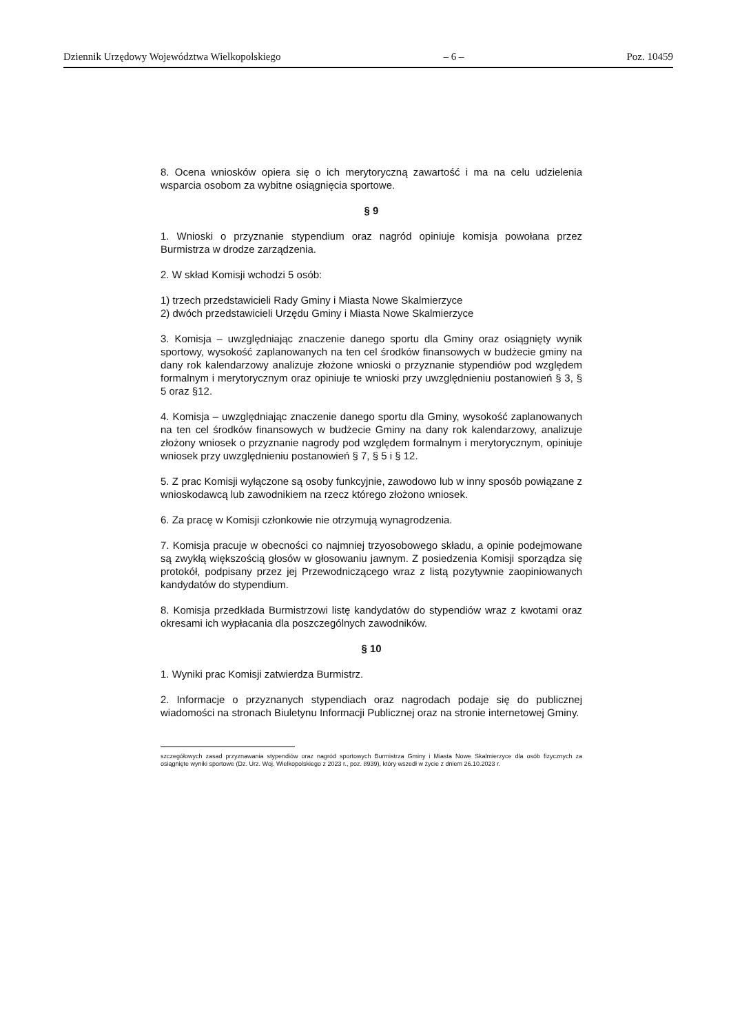Dziennik Urzędowy Województwa Wielkopolskiego – 6 – Poz. 10459
8. Ocena wniosków opiera się o ich merytoryczną zawartość i ma na celu udzielenia wsparcia osobom za wybitne osiągnięcia sportowe.
§ 9
1. Wnioski o przyznanie stypendium oraz nagród opiniuje komisja powołana przez Burmistrza w drodze zarządzenia.
2. W skład Komisji wchodzi 5 osób:
1) trzech przedstawicieli Rady Gminy i Miasta Nowe Skalmierzyce
2) dwóch przedstawicieli Urzędu Gminy i Miasta Nowe Skalmierzyce
3. Komisja – uwzględniając znaczenie danego sportu dla Gminy oraz osiągnięty wynik sportowy, wysokość zaplanowanych na ten cel środków finansowych w budżecie gminy na dany rok kalendarzowy analizuje złożone wnioski o przyznanie stypendiów pod względem formalnym i merytorycznym oraz opiniuje te wnioski przy uwzględnieniu postanowień § 3, § 5 oraz §12.
4. Komisja – uwzględniając znaczenie danego sportu dla Gminy, wysokość zaplanowanych na ten cel środków finansowych w budżecie Gminy na dany rok kalendarzowy, analizuje złożony wniosek o przyznanie nagrody pod względem formalnym i merytorycznym, opiniuje wniosek przy uwzględnieniu postanowień § 7, § 5 i § 12.
5. Z prac Komisji wyłączone są osoby funkcyjnie, zawodowo lub w inny sposób powiązane z wnioskodawcą lub zawodnikiem na rzecz którego złożono wniosek.
6. Za pracę w Komisji członkowie nie otrzymują wynagrodzenia.
7. Komisja pracuje w obecności co najmniej trzyosobowego składu, a opinie podejmowane są zwykłą większością głosów w głosowaniu jawnym. Z posiedzenia Komisji sporządza się protokół, podpisany przez jej Przewodniczącego wraz z listą pozytywnie zaopiniowanych kandydatów do stypendium.
8. Komisja przedkłada Burmistrzowi listę kandydatów do stypendiów wraz z kwotami oraz okresami ich wypłacania dla poszczególnych zawodników.
§ 10
1. Wyniki prac Komisji zatwierdza Burmistrz.
2. Informacje o przyznanych stypendiach oraz nagrodach podaje się do publicznej wiadomości na stronach Biuletynu Informacji Publicznej oraz na stronie internetowej Gminy.
szczegółowych zasad przyznawania stypendiów oraz nagród sportowych Burmistrza Gminy i Miasta Nowe Skalmierzyce dla osób fizycznych za osiągnięte wyniki sportowe (Dz. Urz. Woj. Wielkopolskiego z 2023 r., poz. 8939), który wszedł w życie z dniem 26.10.2023 r.